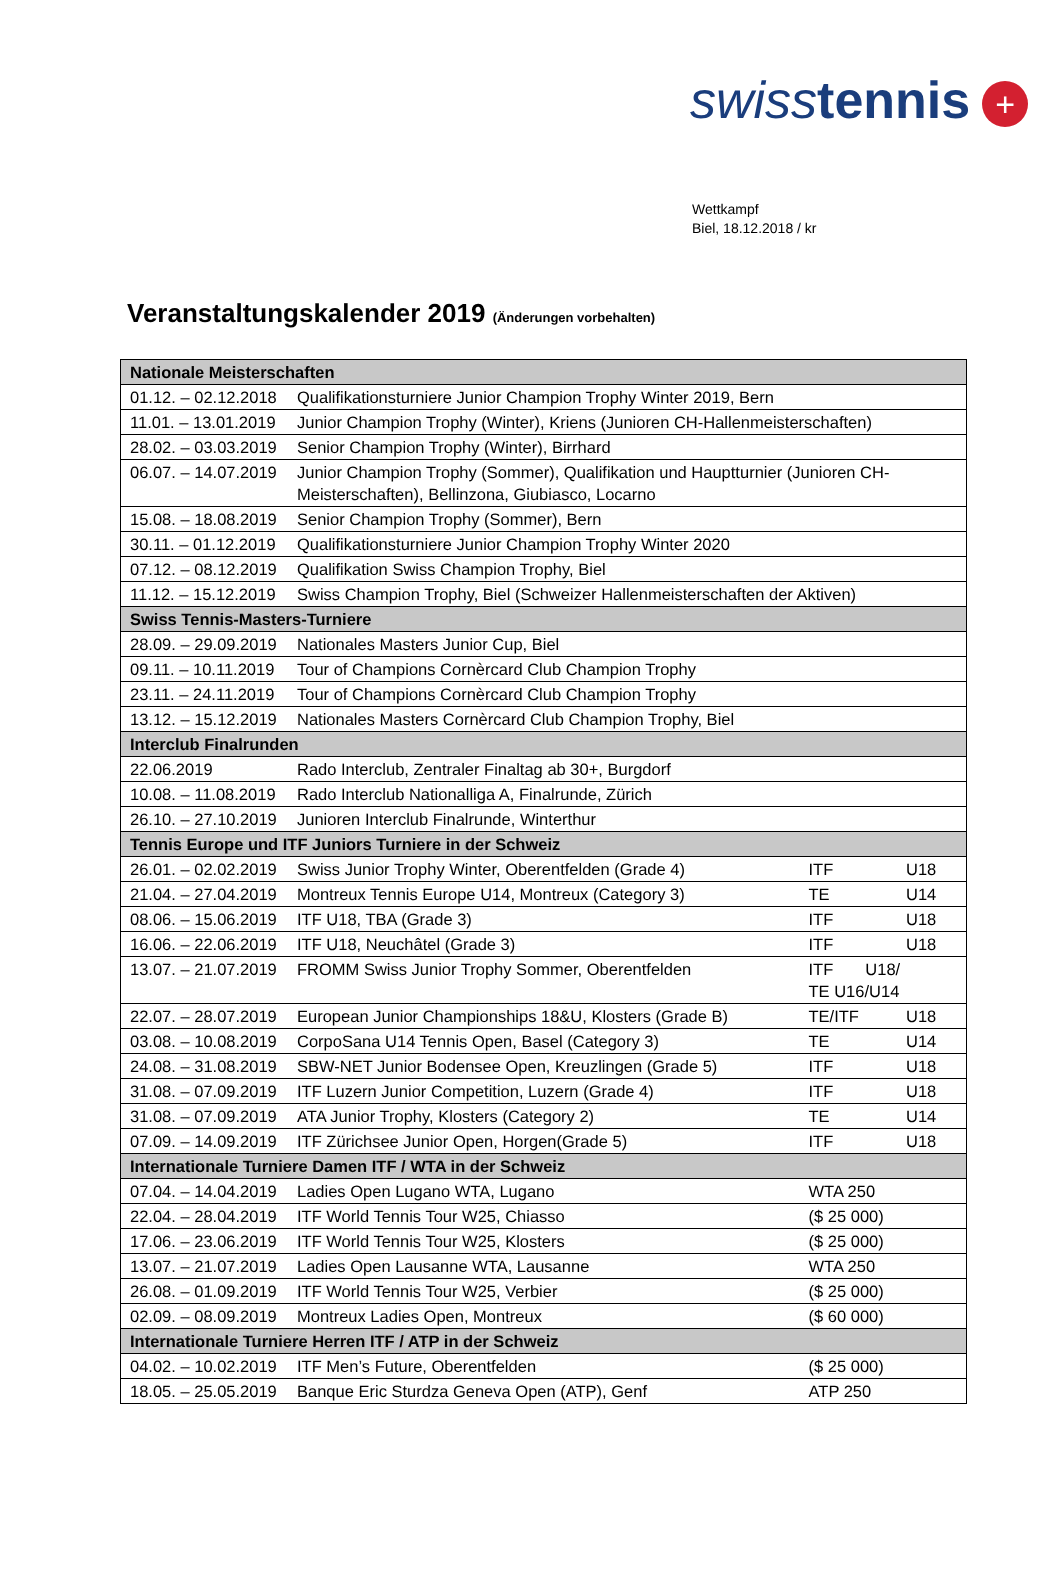swiss tennis +
Wettkampf
Biel, 18.12.2018 / kr
Veranstaltungskalender 2019 (Änderungen vorbehalten)
| Nationale Meisterschaften | | | |
| --- | --- | --- | --- |
| 01.12. – 02.12.2018 | Qualifikationsturniere Junior Champion Trophy Winter 2019, Bern | | |
| 11.01. – 13.01.2019 | Junior Champion Trophy (Winter), Kriens (Junioren CH-Hallenmeisterschaften) | | |
| 28.02. – 03.03.2019 | Senior Champion Trophy (Winter), Birrhard | | |
| 06.07. – 14.07.2019 | Junior Champion Trophy (Sommer), Qualifikation und Hauptturnier (Junioren CH-Meisterschaften), Bellinzona, Giubiasco, Locarno | | |
| 15.08. – 18.08.2019 | Senior Champion Trophy (Sommer), Bern | | |
| 30.11. – 01.12.2019 | Qualifikationsturniere Junior Champion Trophy Winter 2020 | | |
| 07.12. – 08.12.2019 | Qualifikation Swiss Champion Trophy, Biel | | |
| 11.12. – 15.12.2019 | Swiss Champion Trophy, Biel (Schweizer Hallenmeisterschaften der Aktiven) | | |
| Swiss Tennis-Masters-Turniere | | | |
| 28.09. – 29.09.2019 | Nationales Masters Junior Cup, Biel | | |
| 09.11. – 10.11.2019 | Tour of Champions Cornèrcard Club Champion Trophy | | |
| 23.11. – 24.11.2019 | Tour of Champions Cornèrcard Club Champion Trophy | | |
| 13.12. – 15.12.2019 | Nationales Masters Cornèrcard Club Champion Trophy, Biel | | |
| Interclub Finalrunden | | | |
| 22.06.2019 | Rado Interclub, Zentraler Finaltag ab 30+, Burgdorf | | |
| 10.08. – 11.08.2019 | Rado Interclub Nationalliga A, Finalrunde, Zürich | | |
| 26.10. – 27.10.2019 | Junioren Interclub Finalrunde, Winterthur | | |
| Tennis Europe und ITF Juniors Turniere in der Schweiz | | | |
| 26.01. – 02.02.2019 | Swiss Junior Trophy Winter, Oberentfelden (Grade 4) | ITF | U18 |
| 21.04. – 27.04.2019 | Montreux Tennis Europe U14, Montreux (Category 3) | TE | U14 |
| 08.06. – 15.06.2019 | ITF U18, TBA (Grade 3) | ITF | U18 |
| 16.06. – 22.06.2019 | ITF U18, Neuchâtel (Grade 3) | ITF | U18 |
| 13.07. – 21.07.2019 | FROMM Swiss Junior Trophy Sommer, Oberentfelden | ITF U18/ TE U16/U14 | |
| 22.07. – 28.07.2019 | European Junior Championships 18&U, Klosters (Grade B) | TE/ITF | U18 |
| 03.08. – 10.08.2019 | CorpoSana U14 Tennis Open, Basel (Category 3) | TE | U14 |
| 24.08. – 31.08.2019 | SBW-NET Junior Bodensee Open, Kreuzlingen (Grade 5) | ITF | U18 |
| 31.08. – 07.09.2019 | ITF Luzern Junior Competition, Luzern (Grade 4) | ITF | U18 |
| 31.08. – 07.09.2019 | ATA Junior Trophy, Klosters (Category 2) | TE | U14 |
| 07.09. – 14.09.2019 | ITF Zürichsee Junior Open, Horgen(Grade 5) | ITF | U18 |
| Internationale Turniere Damen ITF / WTA in der Schweiz | | | |
| 07.04. – 14.04.2019 | Ladies Open Lugano WTA, Lugano | WTA 250 | |
| 22.04. – 28.04.2019 | ITF World Tennis Tour W25, Chiasso | ($ 25 000) | |
| 17.06. – 23.06.2019 | ITF World Tennis Tour W25, Klosters | ($ 25 000) | |
| 13.07. – 21.07.2019 | Ladies Open Lausanne WTA, Lausanne | WTA 250 | |
| 26.08. – 01.09.2019 | ITF World Tennis Tour W25, Verbier | ($ 25 000) | |
| 02.09. – 08.09.2019 | Montreux Ladies Open, Montreux | ($ 60 000) | |
| Internationale Turniere Herren ITF / ATP in der Schweiz | | | |
| 04.02. – 10.02.2019 | ITF Men’s Future, Oberentfelden | ($ 25 000) | |
| 18.05. – 25.05.2019 | Banque Eric Sturdza Geneva Open (ATP), Genf | ATP 250 | |